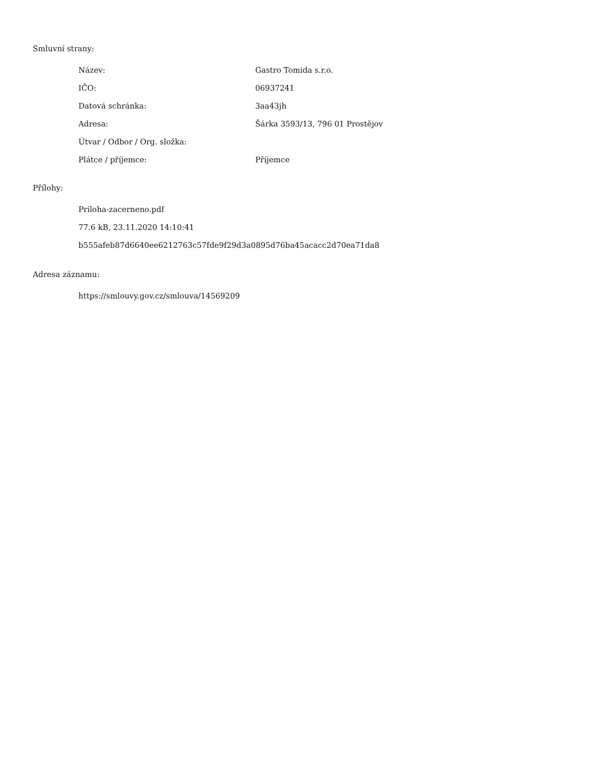Smluvní strany:
| Název: | Gastro Tomida s.r.o. |
| IČO: | 06937241 |
| Datová schránka: | 3aa43jh |
| Adresa: | Šárka 3593/13, 796 01 Prostějov |
| Útvar / Odbor / Org. složka: | |
| Plátce / příjemce: | Příjemce |
Přílohy:
Priloha-zacerneno.pdf
77.6 kB, 23.11.2020 14:10:41
b555afeb87d6640ee6212763c57fde9f29d3a0895d76ba45acacc2d70ea71da8
Adresa záznamu:
https://smlouvy.gov.cz/smlouva/14569209